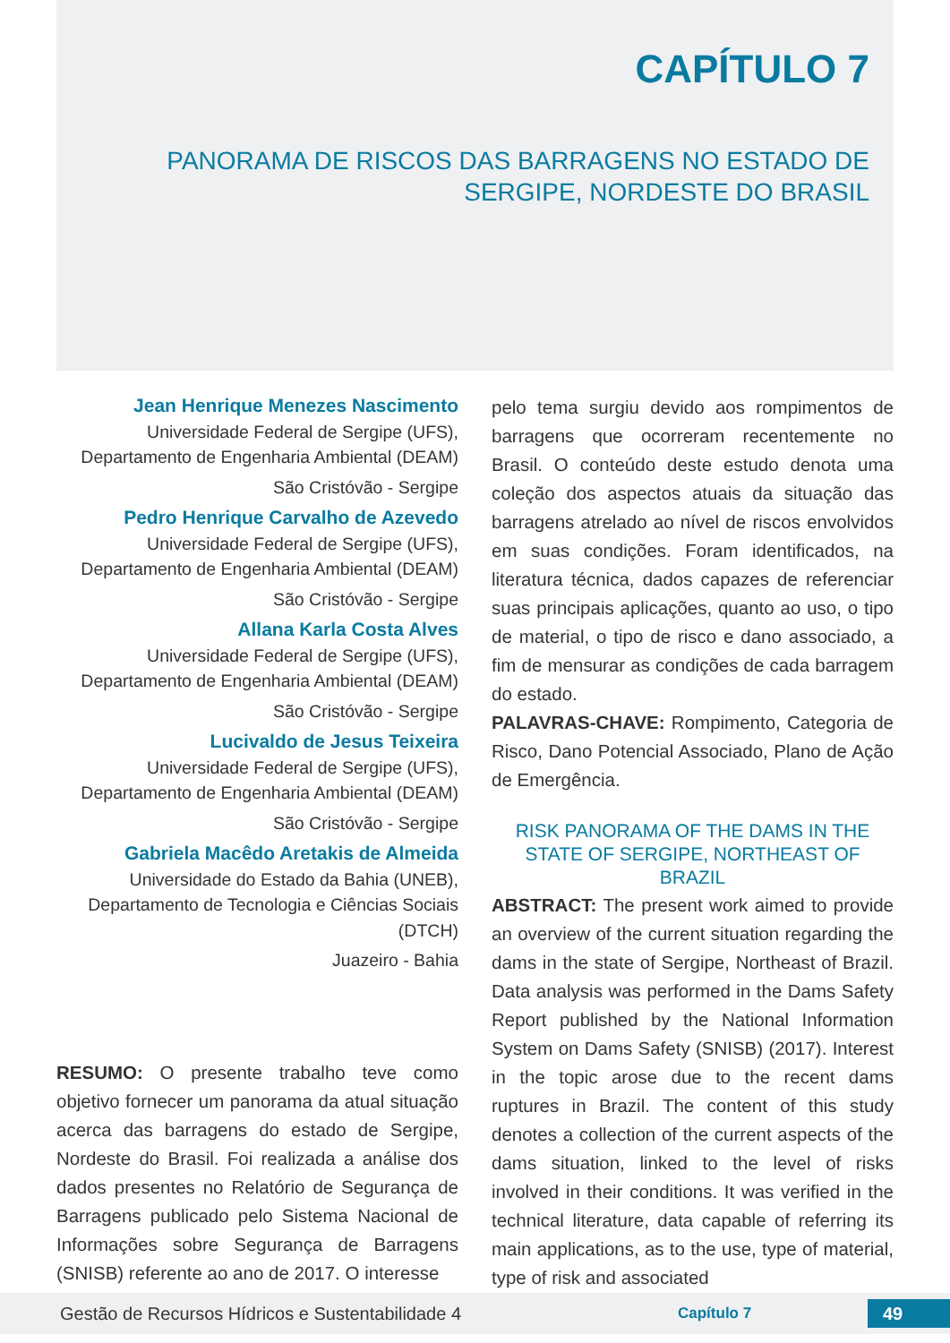CAPÍTULO 7
PANORAMA DE RISCOS DAS BARRAGENS NO ESTADO DE SERGIPE, NORDESTE DO BRASIL
Jean Henrique Menezes Nascimento
Universidade Federal de Sergipe (UFS), Departamento de Engenharia Ambiental (DEAM)
São Cristóvão - Sergipe
Pedro Henrique Carvalho de Azevedo
Universidade Federal de Sergipe (UFS), Departamento de Engenharia Ambiental (DEAM)
São Cristóvão - Sergipe
Allana Karla Costa Alves
Universidade Federal de Sergipe (UFS), Departamento de Engenharia Ambiental (DEAM)
São Cristóvão - Sergipe
Lucivaldo de Jesus Teixeira
Universidade Federal de Sergipe (UFS), Departamento de Engenharia Ambiental (DEAM)
São Cristóvão - Sergipe
Gabriela Macêdo Aretakis de Almeida
Universidade do Estado da Bahia (UNEB), Departamento de Tecnologia e Ciências Sociais (DTCH)
Juazeiro - Bahia
RESUMO: O presente trabalho teve como objetivo fornecer um panorama da atual situação acerca das barragens do estado de Sergipe, Nordeste do Brasil. Foi realizada a análise dos dados presentes no Relatório de Segurança de Barragens publicado pelo Sistema Nacional de Informações sobre Segurança de Barragens (SNISB) referente ao ano de 2017. O interesse
pelo tema surgiu devido aos rompimentos de barragens que ocorreram recentemente no Brasil. O conteúdo deste estudo denota uma coleção dos aspectos atuais da situação das barragens atrelado ao nível de riscos envolvidos em suas condições. Foram identificados, na literatura técnica, dados capazes de referenciar suas principais aplicações, quanto ao uso, o tipo de material, o tipo de risco e dano associado, a fim de mensurar as condições de cada barragem do estado.
PALAVRAS-CHAVE: Rompimento, Categoria de Risco, Dano Potencial Associado, Plano de Ação de Emergência.
RISK PANORAMA OF THE DAMS IN THE STATE OF SERGIPE, NORTHEAST OF BRAZIL
ABSTRACT: The present work aimed to provide an overview of the current situation regarding the dams in the state of Sergipe, Northeast of Brazil. Data analysis was performed in the Dams Safety Report published by the National Information System on Dams Safety (SNISB) (2017). Interest in the topic arose due to the recent dams ruptures in Brazil. The content of this study denotes a collection of the current aspects of the dams situation, linked to the level of risks involved in their conditions. It was verified in the technical literature, data capable of referring its main applications, as to the use, type of material, type of risk and associated
Gestão de Recursos Hídricos e Sustentabilidade 4 Capítulo 7 49